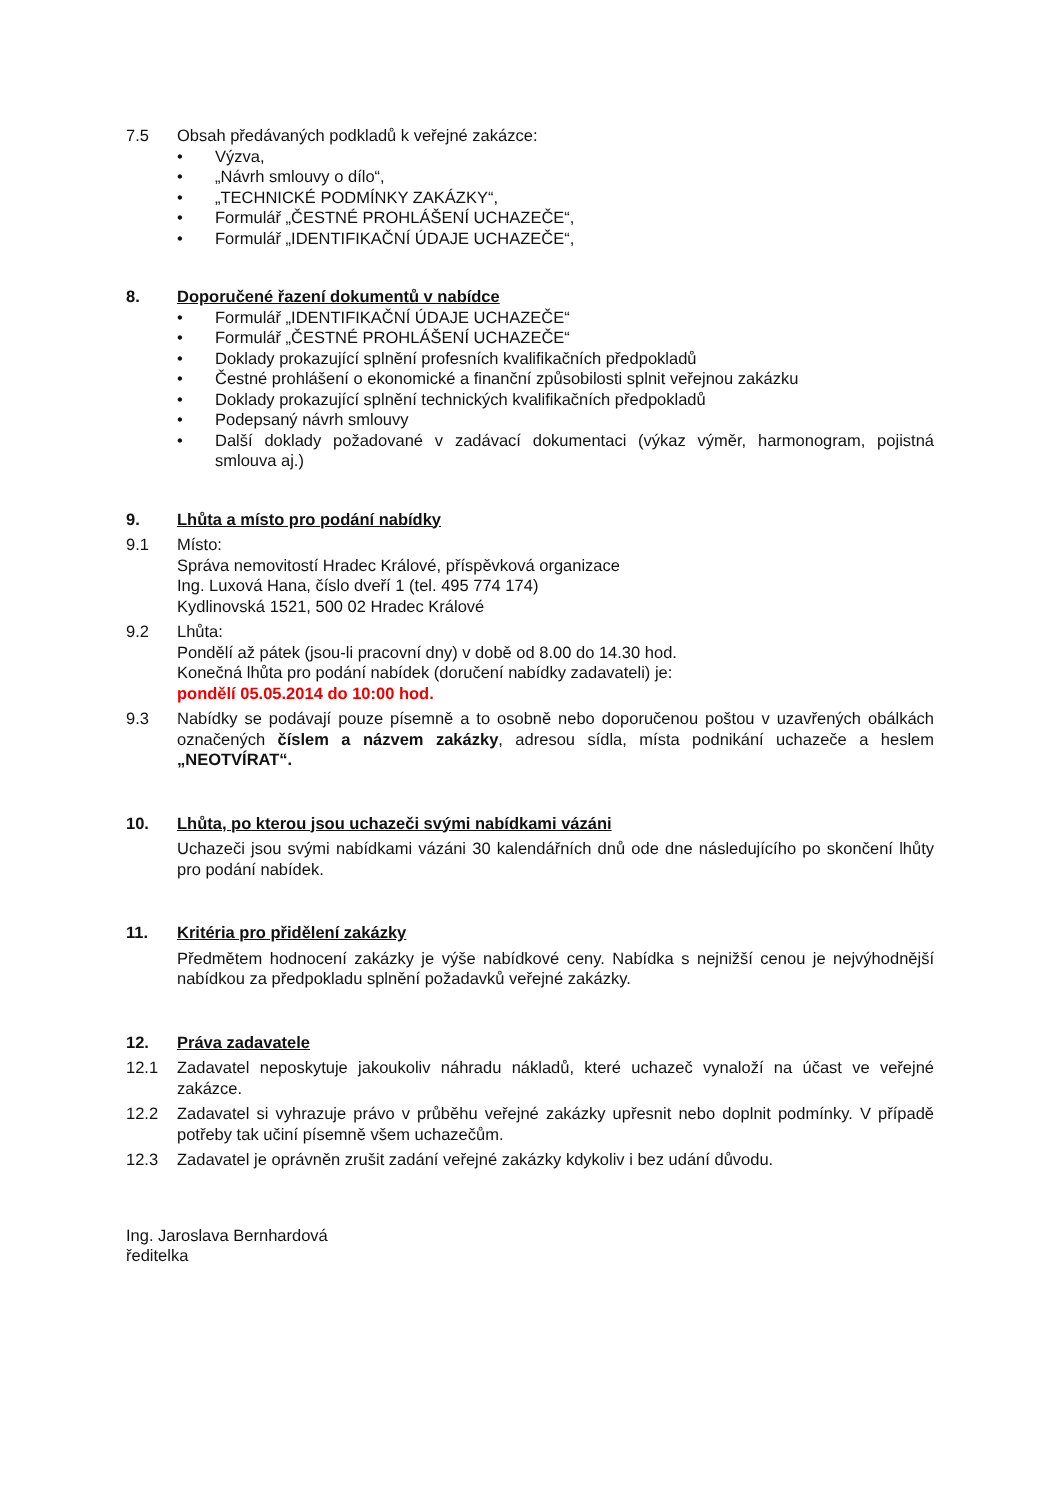7.5 Obsah předávaných podkladů k veřejné zakázce:
• Výzva,
• „Návrh smlouvy o dílo“,
• „TECHNICKÉ PODMÍNKY ZAKÁZKY“,
• Formulář „ČESTNÉ PROHLÁŠENÍ UCHAZEČE“,
• Formulář „IDENTIFIKAČNÍ ÚDAJE UCHAZEČE“,
8. Doporučené řazení dokumentů v nabídce
• Formulář „IDENTIFIKAČNÍ ÚDAJE UCHAZEČE“
• Formulář „ČESTNÉ PROHLÁŠENÍ UCHAZEČE“
• Doklady prokazující splnění profesních kvalifikačních předpokladů
• Čestné prohlášení o ekonomické a finanční způsobilosti splnit veřejnou zakázku
• Doklady prokazující splnění technických kvalifikačních předpokladů
• Podepsaný návrh smlouvy
• Další doklady požadované v zadávací dokumentaci (výkaz výměr, harmonogram, pojistná smlouva aj.)
9. Lhůta a místo pro podání nabídky
9.1 Místo:
Správa nemovitostí Hradec Králové, příspěvková organizace
Ing. Luxová Hana, číslo dveří 1 (tel. 495 774 174)
Kydlinovská 1521, 500 02 Hradec Králové
9.2 Lhůta:
Pondělí až pátek (jsou-li pracovní dny) v době od 8.00 do 14.30 hod.
Konečná lhůta pro podání nabídek (doručení nabídky zadavateli) je:
pondělí 05.05.2014 do 10:00 hod.
9.3 Nabídky se podávají pouze písemně a to osobně nebo doporučenou poštou v uzavřených obálkách označených číslem a názvem zakázky, adresou sídla, místa podnikání uchazeče a heslem „NEOTVÍRAT“.
10. Lhůta, po kterou jsou uchazeči svými nabídkami vázáni
Uchazeči jsou svými nabídkami vázáni 30 kalendářních dnů ode dne následujícího po skončení lhůty pro podání nabídek.
11. Kritéria pro přidělení zakázky
Předmětem hodnocení zakázky je výše nabídkové ceny. Nabídka s nejnižší cenou je nejvýhodnější nabídkou za předpokladu splnění požadavků veřejné zakázky.
12. Práva zadavatele
12.1 Zadavatel neposkytuje jakoukoliv náhradu nákladů, které uchazeč vynaloží na účast ve veřejné zakázce.
12.2 Zadavatel si vyhrazuje právo v průběhu veřejné zakázky upřesnit nebo doplnit podmínky. V případě potřeby tak učiní písemně všem uchazečům.
12.3 Zadavatel je oprávněn zrušit zadání veřejné zakázky kdykoliv i bez udání důvodu.
Ing. Jaroslava Bernhardová
ředitelka